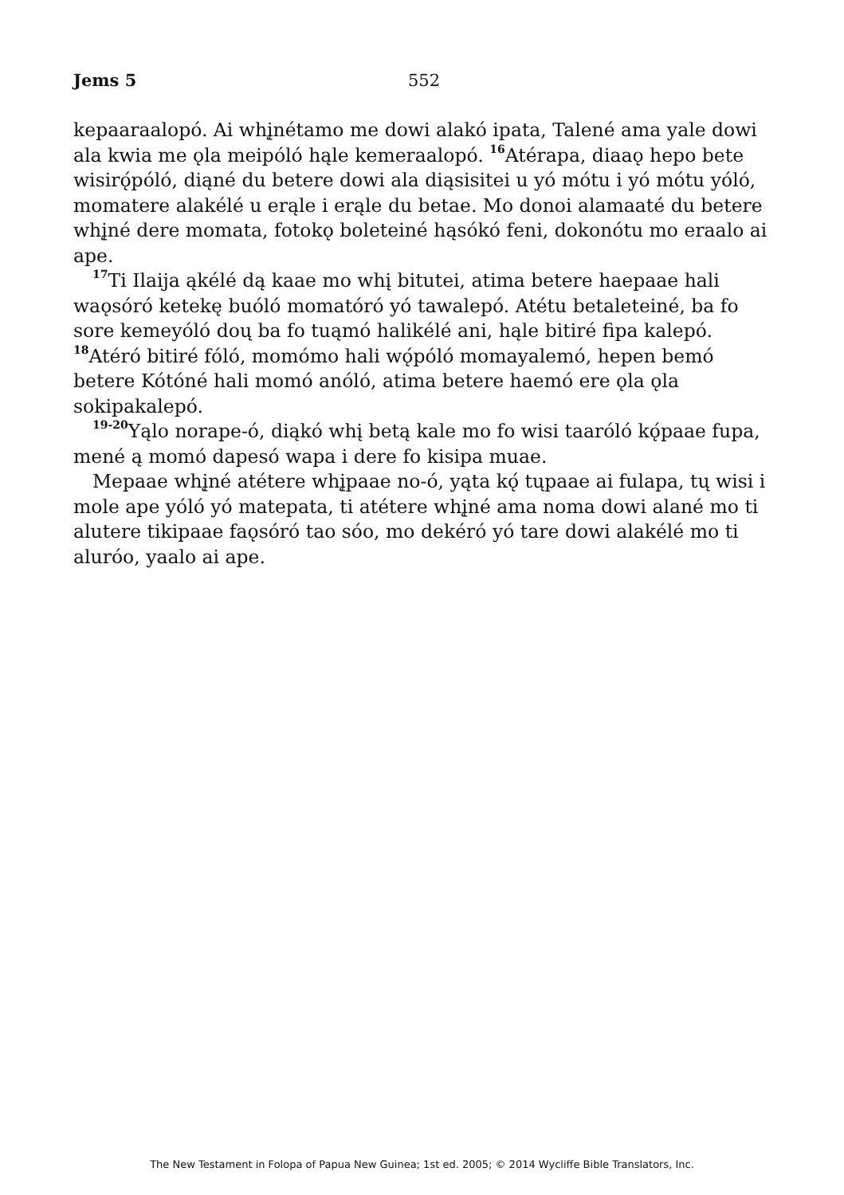Jems 5 552
kepaaraalopó. Ai whį̨nétamo me dowi alakó ipata, Talené ama yale dowi ala kwia me ǫla meipóló hąle kemeraalopó. <sup>16</sup>Atérapa, diaaǫ hepo bete wisirǫ́póló, diąné du betere dowi ala diąsisitei u yó mótu i yó mótu yóló, momatere alakélé u erąle i erąle du betae. Mo donoi alamaaté du betere whį̨né dere momata, fotokǫ boleteiné hąsókó feni, dokonótu mo eraalo ai ape.
<sup>17</sup> Ti Ilaija ąkélé dą kaae mo whį bitutei, atima betere haepaae hali waǫsóró ketekę buóló momatóró yó tawalepó. Atétu betaleteiné, ba fo sore kemeyóló doų ba fo tuąmó halikélé ani, hąle bitiré fipa kalepó. <sup>18</sup>Atéró bitiré fóló, momómo hali wǫ́póló momayalemó, hepen bemó betere Kótóné hali momó anóló, atima betere haemó ere ǫla ǫla sokipakalepó.
<sup>19-20</sup>Yąlo norape-ó, diąkó whį betą kale mo fo wisi taaróló kǫ́paae fupa, mené ą momó dapesó wapa i dere fo kisipa muae.
Mepaae whį̨né atétere whį̨paae no-ó, yąta kǫ́ tųpaae ai fulapa, tų wisi i mole ape yóló yó matepata, ti atétere whį̨né ama noma dowi alané mo ti alutere tikipaae faǫsóró tao sóo, mo dekéró yó tare dowi alakélé mo ti aluróo, yaalo ai ape.
The New Testament in Folopa of Papua New Guinea; 1st ed. 2005; © 2014 Wycliffe Bible Translators, Inc.